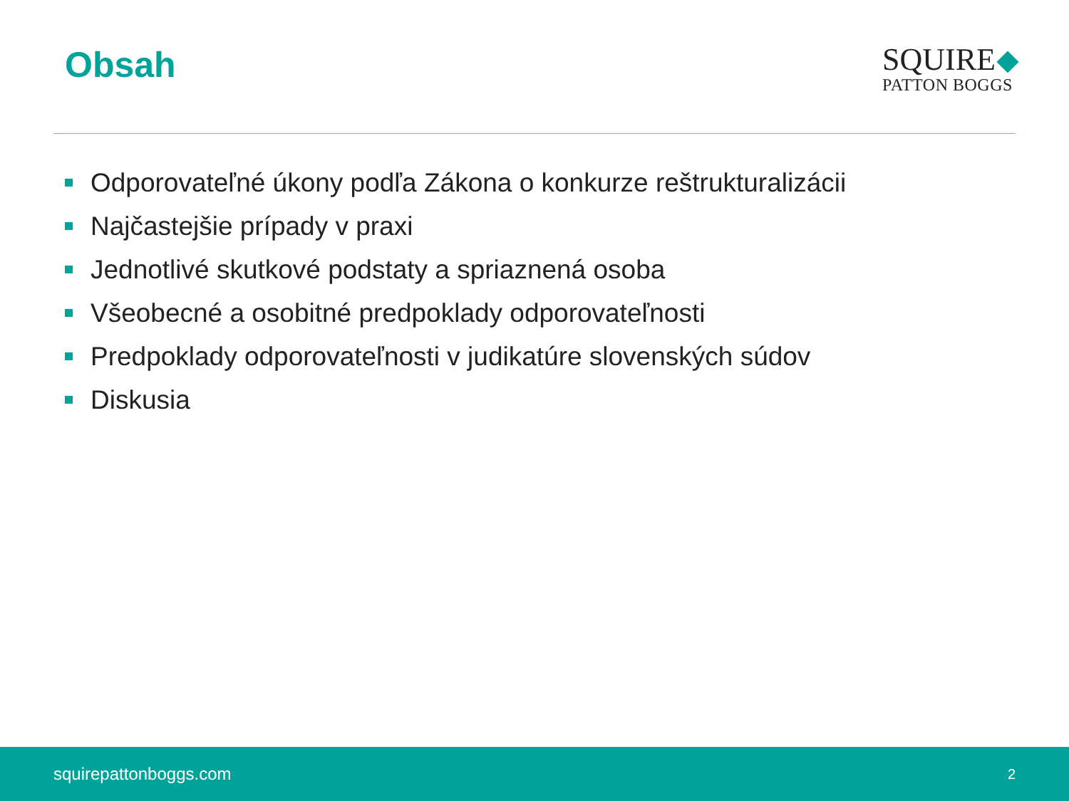Obsah
SQUIRE
PATTON BOGGS
Odporovateľné úkony podľa Zákona o konkurze reštrukturalizácii
Najčastejšie prípady v praxi
Jednotlivé skutkové podstaty a spriaznená osoba
Všeobecné a osobitné predpoklady odporovateľnosti
Predpoklady odporovateľnosti v judikatúre slovenských súdov
Diskusia
squirepattonboggs.com
2